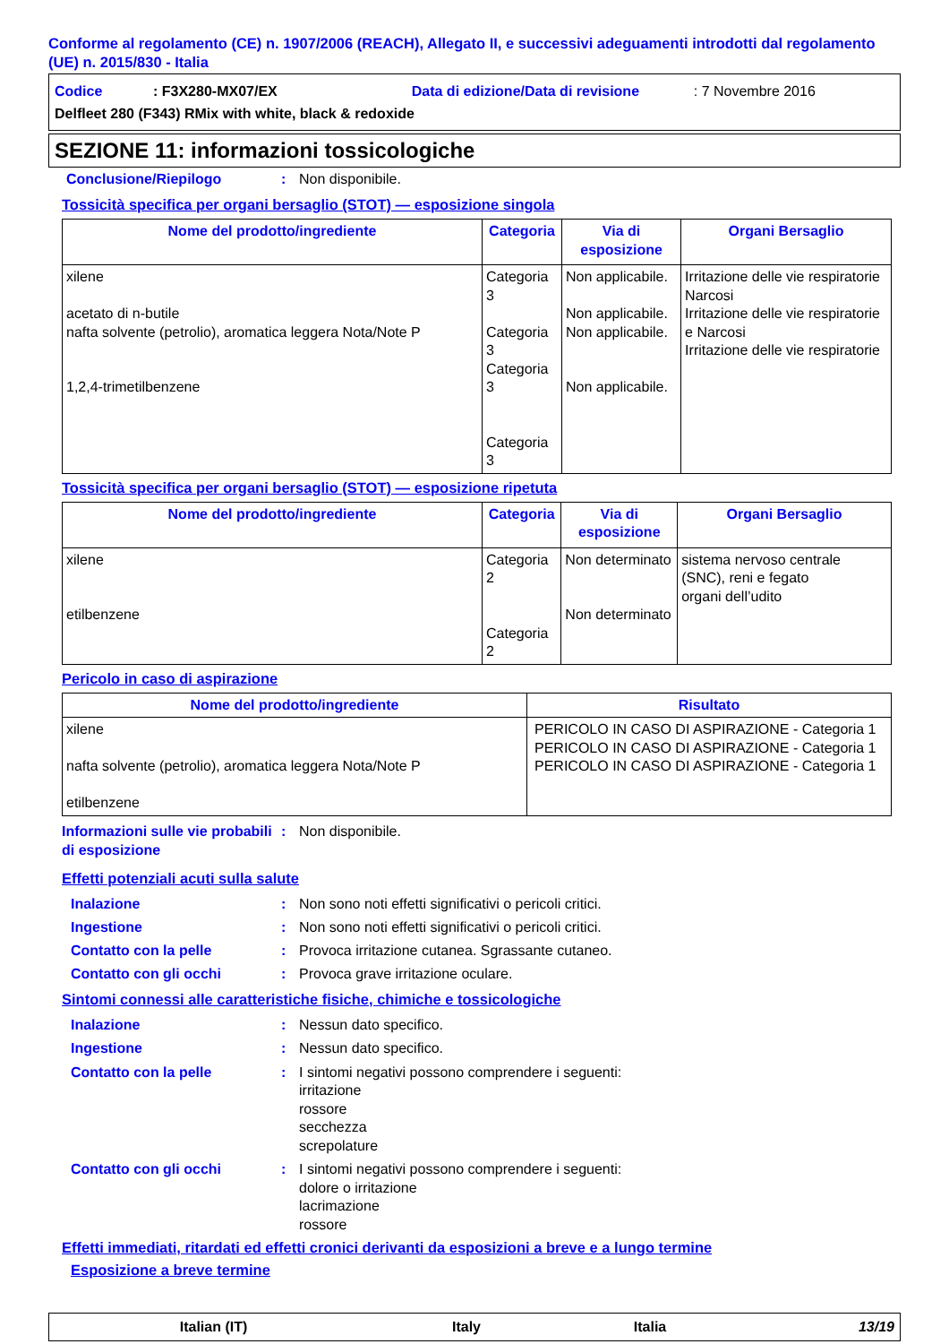Conforme al regolamento (CE) n. 1907/2006 (REACH), Allegato II, e successivi adeguamenti introdotti dal regolamento (UE) n. 2015/830 - Italia
Codice: F3X280-MX07/EX Data di edizione/Data di revisione: 7 Novembre 2016
Delfleet 280 (F343) RMix with white, black & redoxide
SEZIONE 11: informazioni tossicologiche
Conclusione/Riepilogo: Non disponibile.
Tossicità specifica per organi bersaglio (STOT) — esposizione singola
| Nome del prodotto/ingrediente | Categoria | Via di esposizione | Organi Bersaglio |
| --- | --- | --- | --- |
| xilene acetato di n-butile nafta solvente (petrolio), aromatica leggera Nota/Note P 1,2,4-trimetilbenzene | Categoria 3 Categoria 3 Categoria 3 Categoria 3 | Non applicabile. Non applicabile. Non applicabile. Non applicabile. | Irritazione delle vie respiratorie Narcosi Irritazione delle vie respiratorie e Narcosi Irritazione delle vie respiratorie |
Tossicità specifica per organi bersaglio (STOT) — esposizione ripetuta
| Nome del prodotto/ingrediente | Categoria | Via di esposizione | Organi Bersaglio |
| --- | --- | --- | --- |
| xilene etilbenzene | Categoria 2 Categoria 2 | Non determinato Non determinato | sistema nervoso centrale (SNC), reni e fegato organi dell’udito |
Pericolo in caso di aspirazione
| Nome del prodotto/ingrediente | Risultato |
| --- | --- |
| xilene nafta solvente (petrolio), aromatica leggera Nota/Note P etilbenzene | PERICOLO IN CASO DI ASPIRAZIONE - Categoria 1 PERICOLO IN CASO DI ASPIRAZIONE - Categoria 1 PERICOLO IN CASO DI ASPIRAZIONE - Categoria 1 |
Informazioni sulle vie probabili di esposizione: Non disponibile.
Effetti potenziali acuti sulla salute
Inalazione: Non sono noti effetti significativi o pericoli critici.
Ingestione: Non sono noti effetti significativi o pericoli critici.
Contatto con la pelle: Provoca irritazione cutanea. Sgrassante cutaneo.
Contatto con gli occhi: Provoca grave irritazione oculare.
Sintomi connessi alle caratteristiche fisiche, chimiche e tossicologiche
Inalazione: Nessun dato specifico.
Ingestione: Nessun dato specifico.
Contatto con la pelle: I sintomi negativi possono comprendere i seguenti:
irritazione
rossore
secchezza
screpolature
Contatto con gli occhi: I sintomi negativi possono comprendere i seguenti:
dolore o irritazione
lacrimazione
rossore
Effetti immediati, ritardati ed effetti cronici derivanti da esposizioni a breve e a lungo termine
Esposizione a breve termine
Italian (IT) Italy Italia 13/19